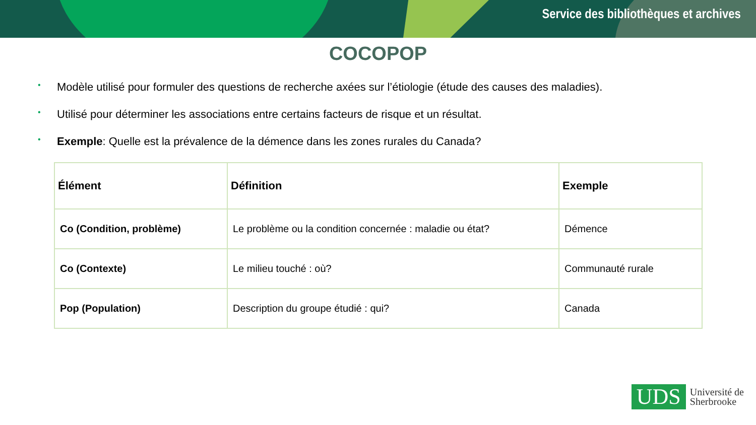Service des bibliothèques et archives
COCOPOP
• Modèle utilisé pour formuler des questions de recherche axées sur l’étiologie (étude des causes des maladies).
• Utilisé pour déterminer les associations entre certains facteurs de risque et un résultat.
• Exemple: Quelle est la prévalence de la démence dans les zones rurales du Canada?
| Élément | Définition | Exemple |
| --- | --- | --- |
| Co (Condition, problème) | Le problème ou la condition concernée : maladie ou état? | Démence |
| Co (Contexte) | Le milieu touché : où? | Communauté rurale |
| Pop (Population) | Description du groupe étudié : qui? | Canada |
UDS
Université de
Sherbrooke